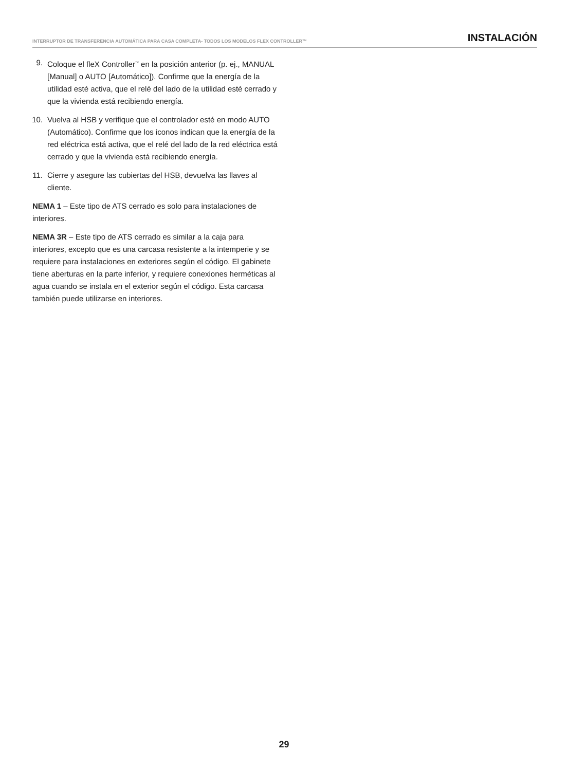INTERRUPTOR DE TRANSFERENCIA AUTOMÁTICA PARA CASA COMPLETA- TODOS LOS MODELOS FLEX CONTROLLER™ INSTALACIÓN
9. Coloque el fleX Controller<sup>™</sup> en la posición anterior (p. ej., MANUAL [Manual] o AUTO [Automático]). Confirme que la energía de la utilidad esté activa, que el relé del lado de la utilidad esté cerrado y que la vivienda está recibiendo energía.
10. Vuelva al HSB y verifique que el controlador esté en modo AUTO (Automático). Confirme que los iconos indican que la energía de la red eléctrica está activa, que el relé del lado de la red eléctrica está cerrado y que la vivienda está recibiendo energía.
11. Cierre y asegure las cubiertas del HSB, devuelva las llaves al cliente.
NEMA 1 – Este tipo de ATS cerrado es solo para instalaciones de interiores.
NEMA 3R – Este tipo de ATS cerrado es similar a la caja para interiores, excepto que es una carcasa resistente a la intemperie y se requiere para instalaciones en exteriores según el código. El gabinete tiene aberturas en la parte inferior, y requiere conexiones herméticas al agua cuando se instala en el exterior según el código. Esta carcasa también puede utilizarse en interiores.
29